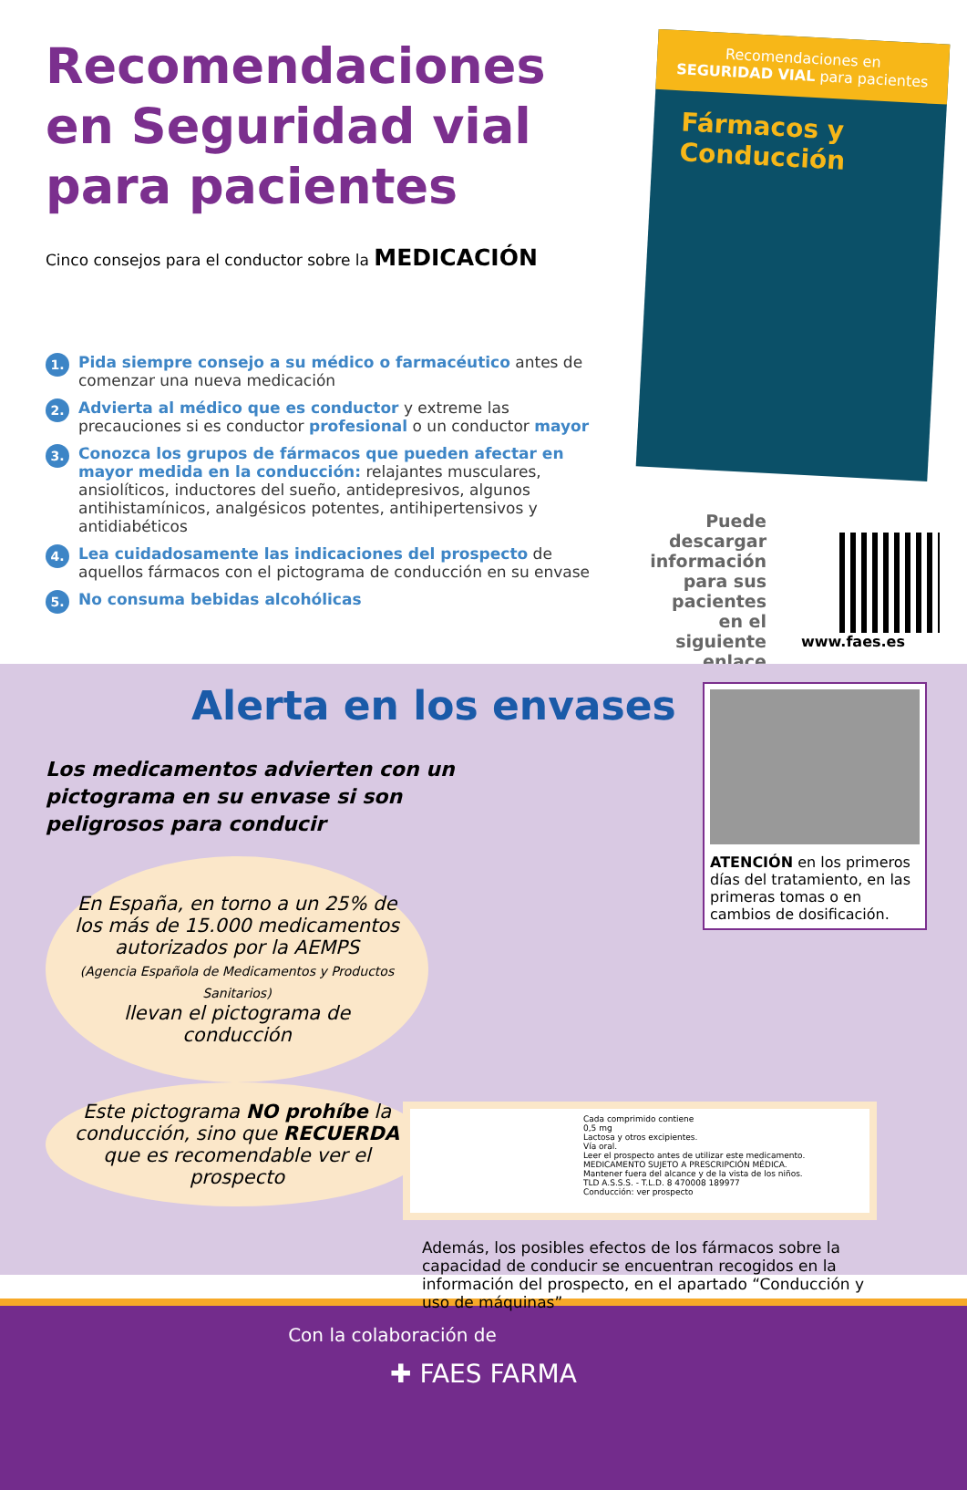Recomendaciones en Seguridad vial para pacientes
Cinco consejos para el conductor sobre la MEDICACIÓN
1. Pida siempre consejo a su médico o farmacéutico antes de comenzar una nueva medicación
2. Advierta al médico que es conductor y extreme las precauciones si es conductor profesional o un conductor mayor
3. Conozca los grupos de fármacos que pueden afectar en mayor medida en la conducción: relajantes musculares, ansiolíticos, inductores del sueño, antidepresivos, algunos antihistamínicos, analgésicos potentes, antihipertensivos y antidiabéticos
4. Lea cuidadosamente las indicaciones del prospecto de aquellos fármacos con el pictograma de conducción en su envase
5. No consuma bebidas alcohólicas
Recomendaciones en
SEGURIDAD VIAL para pacientes
Fármacos y Conducción
Puede descargar información para sus pacientes en el siguiente enlace
www.faes.es
Alerta en los envases
Los medicamentos advierten con un pictograma en su envase si son peligrosos para conducir
En España, en torno a un 25% de los más de 15.000 medicamentos autorizados por la AEMPS
(Agencia Española de Medicamentos y Productos Sanitarios)
llevan el pictograma de conducción
Este pictograma NO prohíbe la conducción, sino que RECUERDA que es recomendable ver el prospecto
ATENCIÓN en los primeros días del tratamiento, en las primeras tomas o en cambios de dosificación.
Cada comprimido contiene
0,5 mg
Lactosa y otros excipientes.
Vía oral.
Leer el prospecto antes de utilizar este medicamento.
MEDICAMENTO SUJETO A PRESCRIPCIÓN MÉDICA.
Mantener fuera del alcance y de la vista de los niños.
TLD A.S.S.S. - T.L.D. 8 470008 189977
Conducción: ver prospecto
Además, los posibles efectos de los fármacos sobre la capacidad de conducir se encuentran recogidos en la información del prospecto, en el apartado “Conducción y uso de máquinas”
Con la colaboración de
✚ FAES FARMA